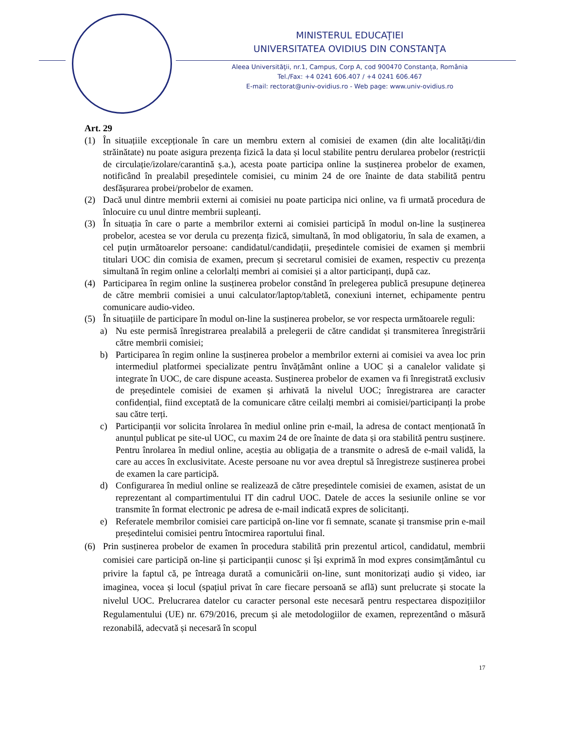MINISTERUL EDUCAŢIEI
UNIVERSITATEA OVIDIUS DIN CONSTANŢA
Aleea Universităţii, nr.1, Campus, Corp A, cod 900470 Constanța, România
Tel./Fax: +4 0241 606.407 / +4 0241 606.467
E-mail: rectorat@univ-ovidius.ro - Web page: www.univ-ovidius.ro
Art. 29
(1) În situațiile excepționale în care un membru extern al comisiei de examen (din alte localități/din străinătate) nu poate asigura prezența fizică la data și locul stabilite pentru derularea probelor (restricții de circulație/izolare/carantină ș.a.), acesta poate participa online la susținerea probelor de examen, notificând în prealabil președintele comisiei, cu minim 24 de ore înainte de data stabilită pentru desfășurarea probei/probelor de examen.
(2) Dacă unul dintre membrii externi ai comisiei nu poate participa nici online, va fi urmată procedura de înlocuire cu unul dintre membrii supleanți.
(3) În situația în care o parte a membrilor externi ai comisiei participă în modul on-line la susținerea probelor, acestea se vor derula cu prezența fizică, simultană, în mod obligatoriu, în sala de examen, a cel puțin următoarelor persoane: candidatul/candidații, președintele comisiei de examen și membrii titulari UOC din comisia de examen, precum și secretarul comisiei de examen, respectiv cu prezența simultană în regim online a celorlalți membri ai comisiei și a altor participanți, după caz.
(4) Participarea în regim online la susținerea probelor constând în prelegerea publică presupune deținerea de către membrii comisiei a unui calculator/laptop/tabletă, conexiuni internet, echipamente pentru comunicare audio-video.
(5) În situațiile de participare în modul on-line la susținerea probelor, se vor respecta următoarele reguli:
a) Nu este permisă înregistrarea prealabilă a prelegerii de către candidat și transmiterea înregistrării către membrii comisiei;
b) Participarea în regim online la susținerea probelor a membrilor externi ai comisiei va avea loc prin intermediul platformei specializate pentru învățământ online a UOC și a canalelor validate și integrate în UOC, de care dispune aceasta. Susținerea probelor de examen va fi înregistrată exclusiv de președintele comisiei de examen și arhivată la nivelul UOC; înregistrarea are caracter confidențial, fiind exceptată de la comunicare către ceilalți membri ai comisiei/participanți la probe sau către terți.
c) Participanții vor solicita înrolarea în mediul online prin e-mail, la adresa de contact menționată în anunțul publicat pe site-ul UOC, cu maxim 24 de ore înainte de data și ora stabilită pentru susținere. Pentru înrolarea în mediul online, aceștia au obligația de a transmite o adresă de e-mail validă, la care au acces în exclusivitate. Aceste persoane nu vor avea dreptul să înregistreze susținerea probei de examen la care participă.
d) Configurarea în mediul online se realizează de către președintele comisiei de examen, asistat de un reprezentant al compartimentului IT din cadrul UOC. Datele de acces la sesiunile online se vor transmite în format electronic pe adresa de e-mail indicată expres de solicitanți.
e) Referatele membrilor comisiei care participă on-line vor fi semnate, scanate și transmise prin e-mail președintelui comisiei pentru întocmirea raportului final.
(6) Prin susținerea probelor de examen în procedura stabilită prin prezentul articol, candidatul, membrii comisiei care participă on-line și participanții cunosc și își exprimă în mod expres consimțământul cu privire la faptul că, pe întreaga durată a comunicării on-line, sunt monitorizați audio și video, iar imaginea, vocea și locul (spațiul privat în care fiecare persoană se află) sunt prelucrate și stocate la nivelul UOC. Prelucrarea datelor cu caracter personal este necesară pentru respectarea dispozițiilor Regulamentului (UE) nr. 679/2016, precum și ale metodologiilor de examen, reprezentând o măsură rezonabilă, adecvată și necesară în scopul
17